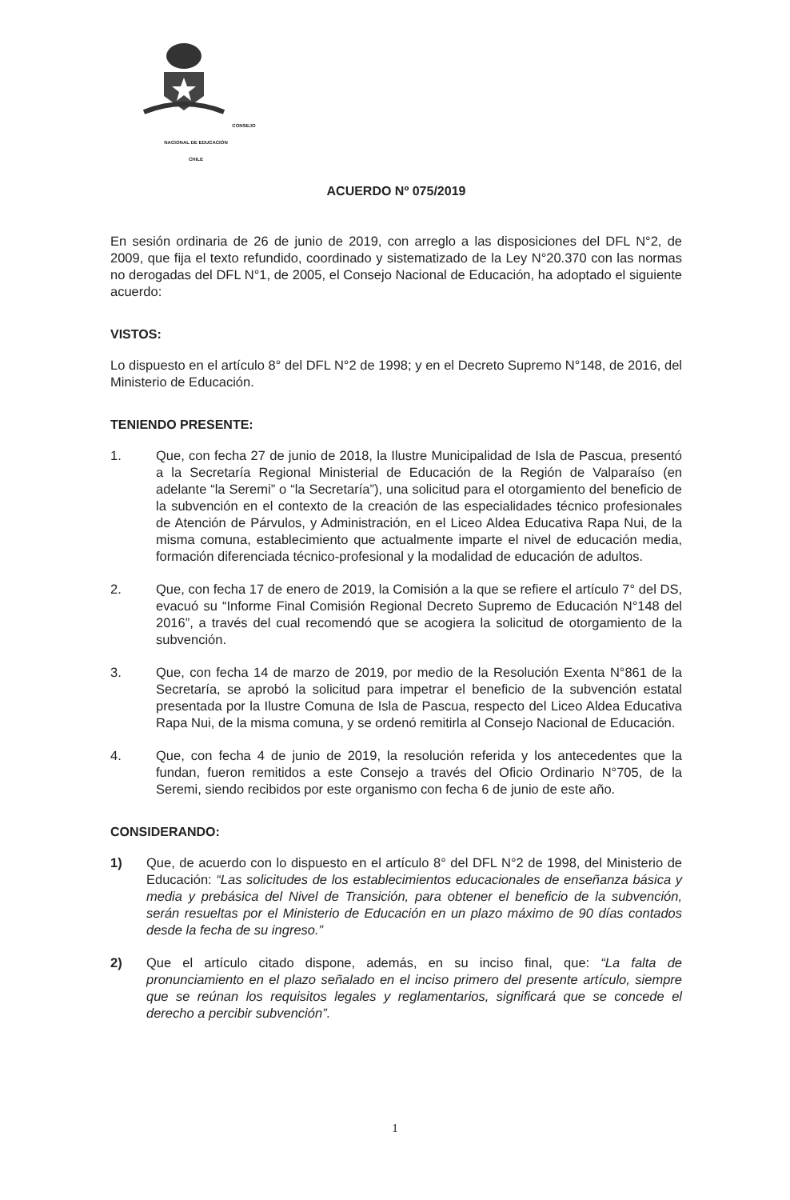CONSEJO NACIONAL DE EDUCACIÓN
CHILE
ACUERDO Nº 075/2019
En sesión ordinaria de 26 de junio de 2019, con arreglo a las disposiciones del DFL N°2, de 2009, que fija el texto refundido, coordinado y sistematizado de la Ley N°20.370 con las normas no derogadas del DFL N°1, de 2005, el Consejo Nacional de Educación, ha adoptado el siguiente acuerdo:
VISTOS:
Lo dispuesto en el artículo 8° del DFL N°2 de 1998; y en el Decreto Supremo N°148, de 2016, del Ministerio de Educación.
TENIENDO PRESENTE:
1. Que, con fecha 27 de junio de 2018, la Ilustre Municipalidad de Isla de Pascua, presentó a la Secretaría Regional Ministerial de Educación de la Región de Valparaíso (en adelante “la Seremi” o “la Secretaría”), una solicitud para el otorgamiento del beneficio de la subvención en el contexto de la creación de las especialidades técnico profesionales de Atención de Párvulos, y Administración, en el Liceo Aldea Educativa Rapa Nui, de la misma comuna, establecimiento que actualmente imparte el nivel de educación media, formación diferenciada técnico-profesional y la modalidad de educación de adultos.
2. Que, con fecha 17 de enero de 2019, la Comisión a la que se refiere el artículo 7° del DS, evacuó su “Informe Final Comisión Regional Decreto Supremo de Educación N°148 del 2016”, a través del cual recomendó que se acogiera la solicitud de otorgamiento de la subvención.
3. Que, con fecha 14 de marzo de 2019, por medio de la Resolución Exenta N°861 de la Secretaría, se aprobó la solicitud para impetrar el beneficio de la subvención estatal presentada por la Ilustre Comuna de Isla de Pascua, respecto del Liceo Aldea Educativa Rapa Nui, de la misma comuna, y se ordenó remitirla al Consejo Nacional de Educación.
4. Que, con fecha 4 de junio de 2019, la resolución referida y los antecedentes que la fundan, fueron remitidos a este Consejo a través del Oficio Ordinario N°705, de la Seremi, siendo recibidos por este organismo con fecha 6 de junio de este año.
CONSIDERANDO:
1) Que, de acuerdo con lo dispuesto en el artículo 8° del DFL N°2 de 1998, del Ministerio de Educación: “Las solicitudes de los establecimientos educacionales de enseñanza básica y media y prebásica del Nivel de Transición, para obtener el beneficio de la subvención, serán resueltas por el Ministerio de Educación en un plazo máximo de 90 días contados desde la fecha de su ingreso.”
2) Que el artículo citado dispone, además, en su inciso final, que: “La falta de pronunciamiento en el plazo señalado en el inciso primero del presente artículo, siempre que se reúnan los requisitos legales y reglamentarios, significará que se concede el derecho a percibir subvención”.
1